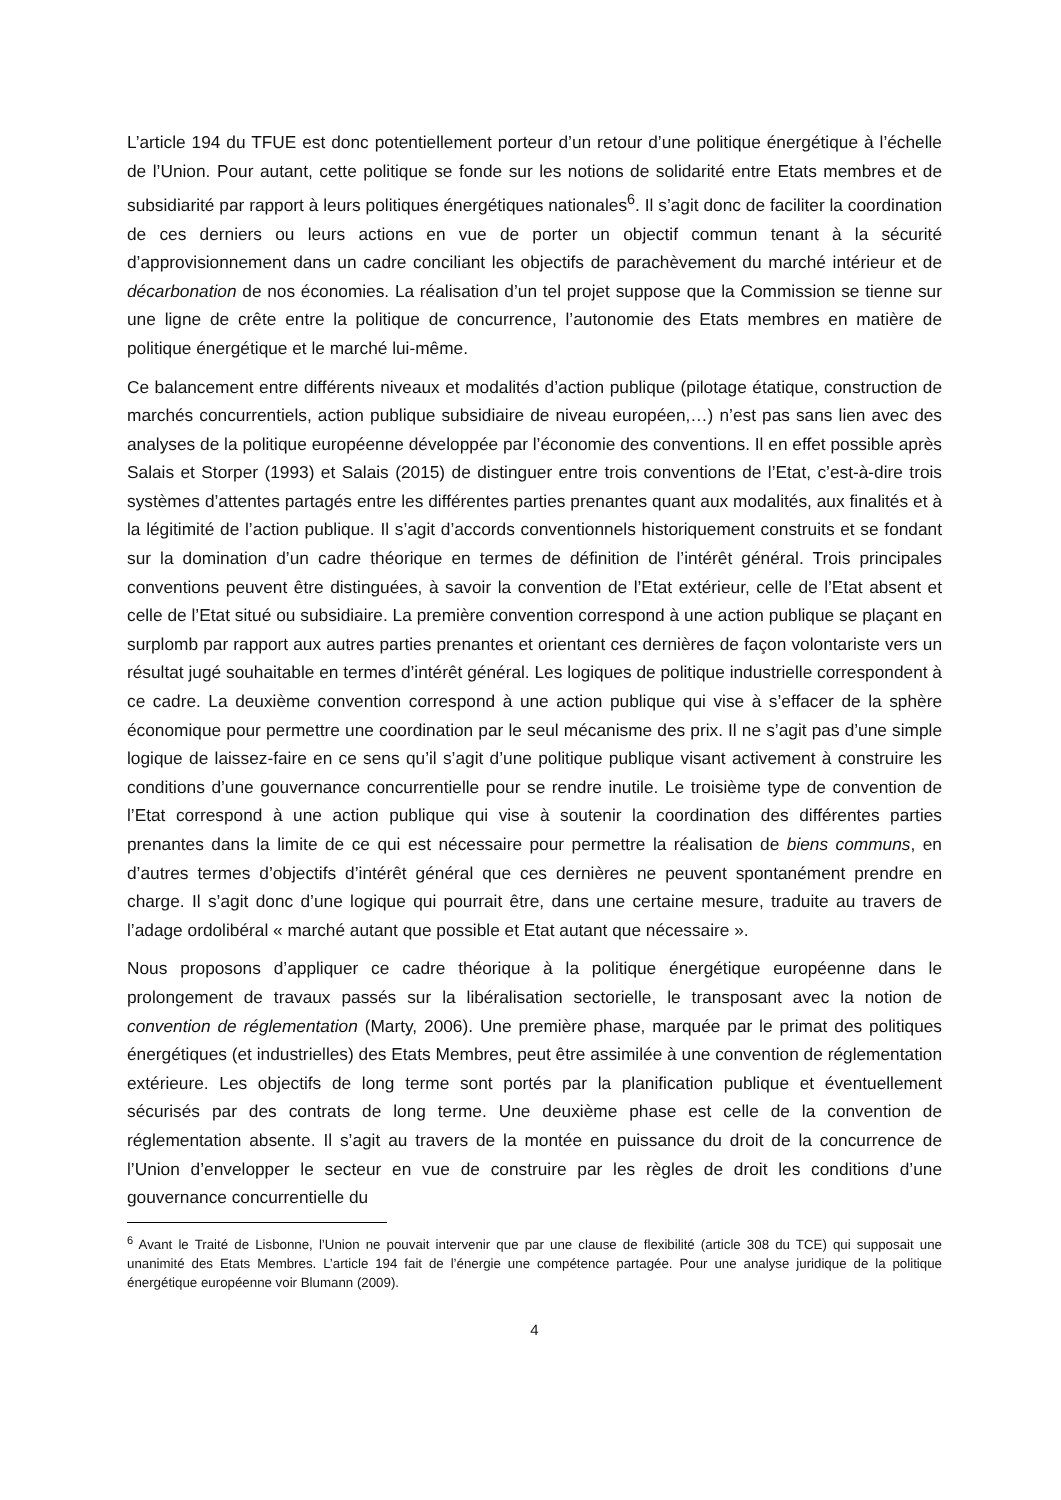L’article 194 du TFUE est donc potentiellement porteur d’un retour d’une politique énergétique à l’échelle de l’Union. Pour autant, cette politique se fonde sur les notions de solidarité entre Etats membres et de subsidiarité par rapport à leurs politiques énergétiques nationales<sup>6</sup>. Il s’agit donc de faciliter la coordination de ces derniers ou leurs actions en vue de porter un objectif commun tenant à la sécurité d’approvisionnement dans un cadre conciliant les objectifs de parachèvement du marché intérieur et de décarbonation de nos économies. La réalisation d’un tel projet suppose que la Commission se tienne sur une ligne de crête entre la politique de concurrence, l’autonomie des Etats membres en matière de politique énergétique et le marché lui-même.
Ce balancement entre différents niveaux et modalités d’action publique (pilotage étatique, construction de marchés concurrentiels, action publique subsidiaire de niveau européen,…) n’est pas sans lien avec des analyses de la politique européenne développée par l’économie des conventions. Il en effet possible après Salais et Storper (1993) et Salais (2015) de distinguer entre trois conventions de l’Etat, c’est-à-dire trois systèmes d’attentes partagés entre les différentes parties prenantes quant aux modalités, aux finalités et à la légitimité de l’action publique. Il s’agit d’accords conventionnels historiquement construits et se fondant sur la domination d’un cadre théorique en termes de définition de l’intérêt général. Trois principales conventions peuvent être distinguées, à savoir la convention de l’Etat extérieur, celle de l’Etat absent et celle de l’Etat situé ou subsidiaire. La première convention correspond à une action publique se plaçant en surplomb par rapport aux autres parties prenantes et orientant ces dernières de façon volontariste vers un résultat jugé souhaitable en termes d’intérêt général. Les logiques de politique industrielle correspondent à ce cadre. La deuxième convention correspond à une action publique qui vise à s’effacer de la sphère économique pour permettre une coordination par le seul mécanisme des prix. Il ne s’agit pas d’une simple logique de laissez-faire en ce sens qu’il s’agit d’une politique publique visant activement à construire les conditions d’une gouvernance concurrentielle pour se rendre inutile. Le troisième type de convention de l’Etat correspond à une action publique qui vise à soutenir la coordination des différentes parties prenantes dans la limite de ce qui est nécessaire pour permettre la réalisation de biens communs, en d’autres termes d’objectifs d’intérêt général que ces dernières ne peuvent spontanément prendre en charge. Il s’agit donc d’une logique qui pourrait être, dans une certaine mesure, traduite au travers de l’adage ordolibéral « marché autant que possible et Etat autant que nécessaire ».
Nous proposons d’appliquer ce cadre théorique à la politique énergétique européenne dans le prolongement de travaux passés sur la libéralisation sectorielle, le transposant avec la notion de convention de réglementation (Marty, 2006). Une première phase, marquée par le primat des politiques énergétiques (et industrielles) des Etats Membres, peut être assimilée à une convention de réglementation extérieure. Les objectifs de long terme sont portés par la planification publique et éventuellement sécurisés par des contrats de long terme. Une deuxième phase est celle de la convention de réglementation absente. Il s’agit au travers de la montée en puissance du droit de la concurrence de l’Union d’envelopper le secteur en vue de construire par les règles de droit les conditions d’une gouvernance concurrentielle du
<sup>6</sup> Avant le Traité de Lisbonne, l’Union ne pouvait intervenir que par une clause de flexibilité (article 308 du TCE) qui supposait une unanimité des Etats Membres. L’article 194 fait de l’énergie une compétence partagée. Pour une analyse juridique de la politique énergétique européenne voir Blumann (2009).
4